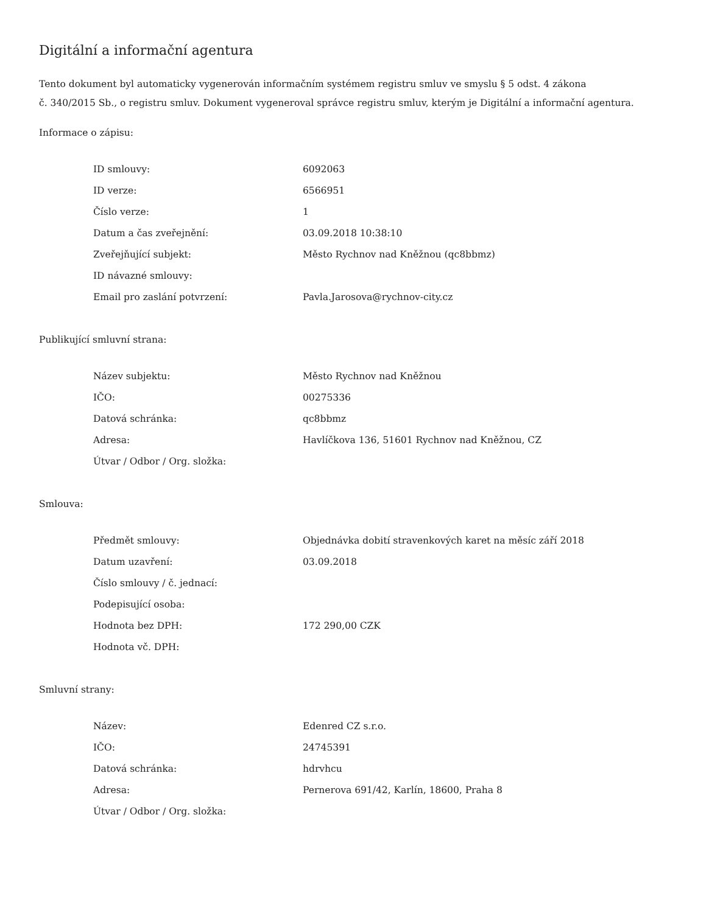Digitální a informační agentura
Tento dokument byl automaticky vygenerován informačním systémem registru smluv ve smyslu § 5 odst. 4 zákona
č. 340/2015 Sb., o registru smluv. Dokument vygeneroval správce registru smluv, kterým je Digitální a informační agentura.
Informace o zápisu:
| ID smlouvy: | 6092063 |
| ID verze: | 6566951 |
| Číslo verze: | 1 |
| Datum a čas zveřejnění: | 03.09.2018 10:38:10 |
| Zveřejňující subjekt: | Město Rychnov nad Kněžnou (qc8bbmz) |
| ID návazné smlouvy: | |
| Email pro zaslání potvrzení: | Pavla.Jarosova@rychnov-city.cz |
Publikující smluvní strana:
| Název subjektu: | Město Rychnov nad Kněžnou |
| IČO: | 00275336 |
| Datová schránka: | qc8bbmz |
| Adresa: | Havlíčkova 136, 51601 Rychnov nad Kněžnou, CZ |
| Útvar / Odbor / Org. složka: | |
Smlouva:
| Předmět smlouvy: | Objednávka dobití stravenkových karet na měsíc září 2018 |
| Datum uzavření: | 03.09.2018 |
| Číslo smlouvy / č. jednací: | |
| Podepisující osoba: | |
| Hodnota bez DPH: | 172 290,00 CZK |
| Hodnota vč. DPH: | |
Smluvní strany:
| Název: | Edenred CZ s.r.o. |
| IČO: | 24745391 |
| Datová schránka: | hdrvhcu |
| Adresa: | Pernerova 691/42, Karlín, 18600, Praha 8 |
| Útvar / Odbor / Org. složka: | |